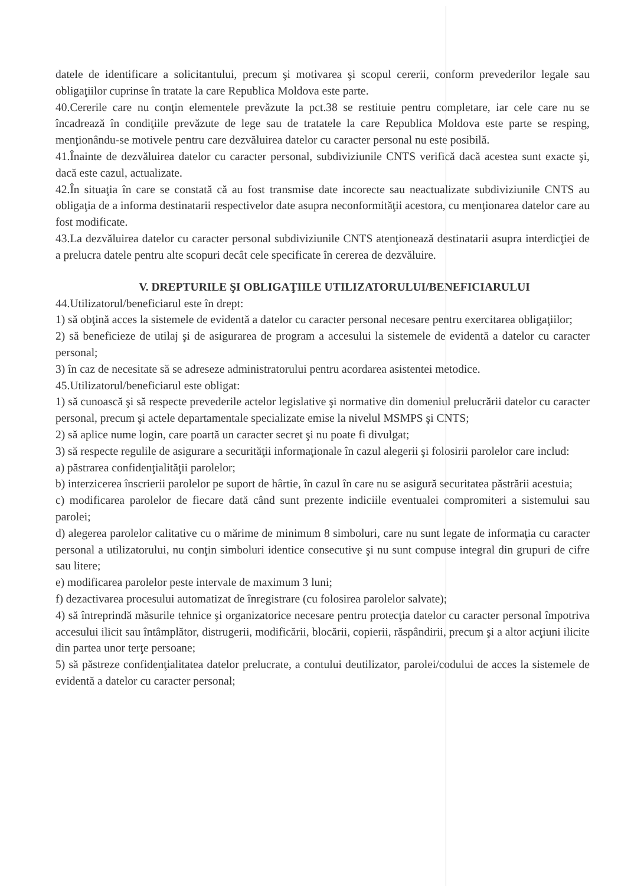datele de identificare a solicitantului, precum şi motivarea şi scopul cererii, conform prevederilor legale sau obligaţiilor cuprinse în tratate la care Republica Moldova este parte.
40.Cererile care nu conţin elementele prevăzute la pct.38 se restituie pentru completare, iar cele care nu se încadrează în condiţiile prevăzute de lege sau de tratatele la care Republica Moldova este parte se resping, menţionându-se motivele pentru care dezvăluirea datelor cu caracter personal nu este posibilă.
41.Înainte de dezvăluirea datelor cu caracter personal, subdiviziunile CNTS verifică dacă acestea sunt exacte şi, dacă este cazul, actualizate.
42.În situaţia în care se constată că au fost transmise date incorecte sau neactualizate subdiviziunile CNTS au obligaţia de a informa destinatarii respectivelor date asupra neconformităţii acestora, cu menţionarea datelor care au fost modificate.
43.La dezvăluirea datelor cu caracter personal subdiviziunile CNTS atenţionează destinatarii asupra interdicţiei de a prelucra datele pentru alte scopuri decât cele specificate în cererea de dezvăluire.
V. DREPTURILE ŞI OBLIGAŢIILE UTILIZATORULUI/BENEFICIARULUI
44.Utilizatorul/beneficiarul este în drept:
1) să obţină acces la sistemele de evidentă a datelor cu caracter personal necesare pentru exercitarea obligaţiilor;
2) să beneficieze de utilaj şi de asigurarea de program a accesului la sistemele de evidentă a datelor cu caracter personal;
3) în caz de necesitate să se adreseze administratorului pentru acordarea asistentei metodice.
45.Utilizatorul/beneficiarul este obligat:
1) să cunoască şi să respecte prevederile actelor legislative şi normative din domeniul prelucrării datelor cu caracter personal, precum şi actele departamentale specializate emise la nivelul MSMPS şi CNTS;
2) să aplice nume login, care poartă un caracter secret şi nu poate fi divulgat;
3) să respecte regulile de asigurare a securităţii informaţionale în cazul alegerii şi folosirii parolelor care includ:
a) păstrarea confidenţialităţii parolelor;
b) interzicerea înscrierii parolelor pe suport de hârtie, în cazul în care nu se asigură securitatea păstrării acestuia;
c) modificarea parolelor de fiecare dată când sunt prezente indiciile eventualei compromiteri a sistemului sau parolei;
d) alegerea parolelor calitative cu o mărime de minimum 8 simboluri, care nu sunt legate de informaţia cu caracter personal a utilizatorului, nu conţin simboluri identice consecutive şi nu sunt compuse integral din grupuri de cifre sau litere;
e) modificarea parolelor peste intervale de maximum 3 luni;
f) dezactivarea procesului automatizat de înregistrare (cu folosirea parolelor salvate);
4) să întreprindă măsurile tehnice şi organizatorice necesare pentru protecţia datelor cu caracter personal împotriva accesului ilicit sau întâmplător, distrugerii, modificării, blocării, copierii, răspândirii, precum şi a altor acţiuni ilicite din partea unor terţe persoane;
5) să păstreze confidenţialitatea datelor prelucrate, a contului deutilizator, parolei/codului de acces la sistemele de evidentă a datelor cu caracter personal;